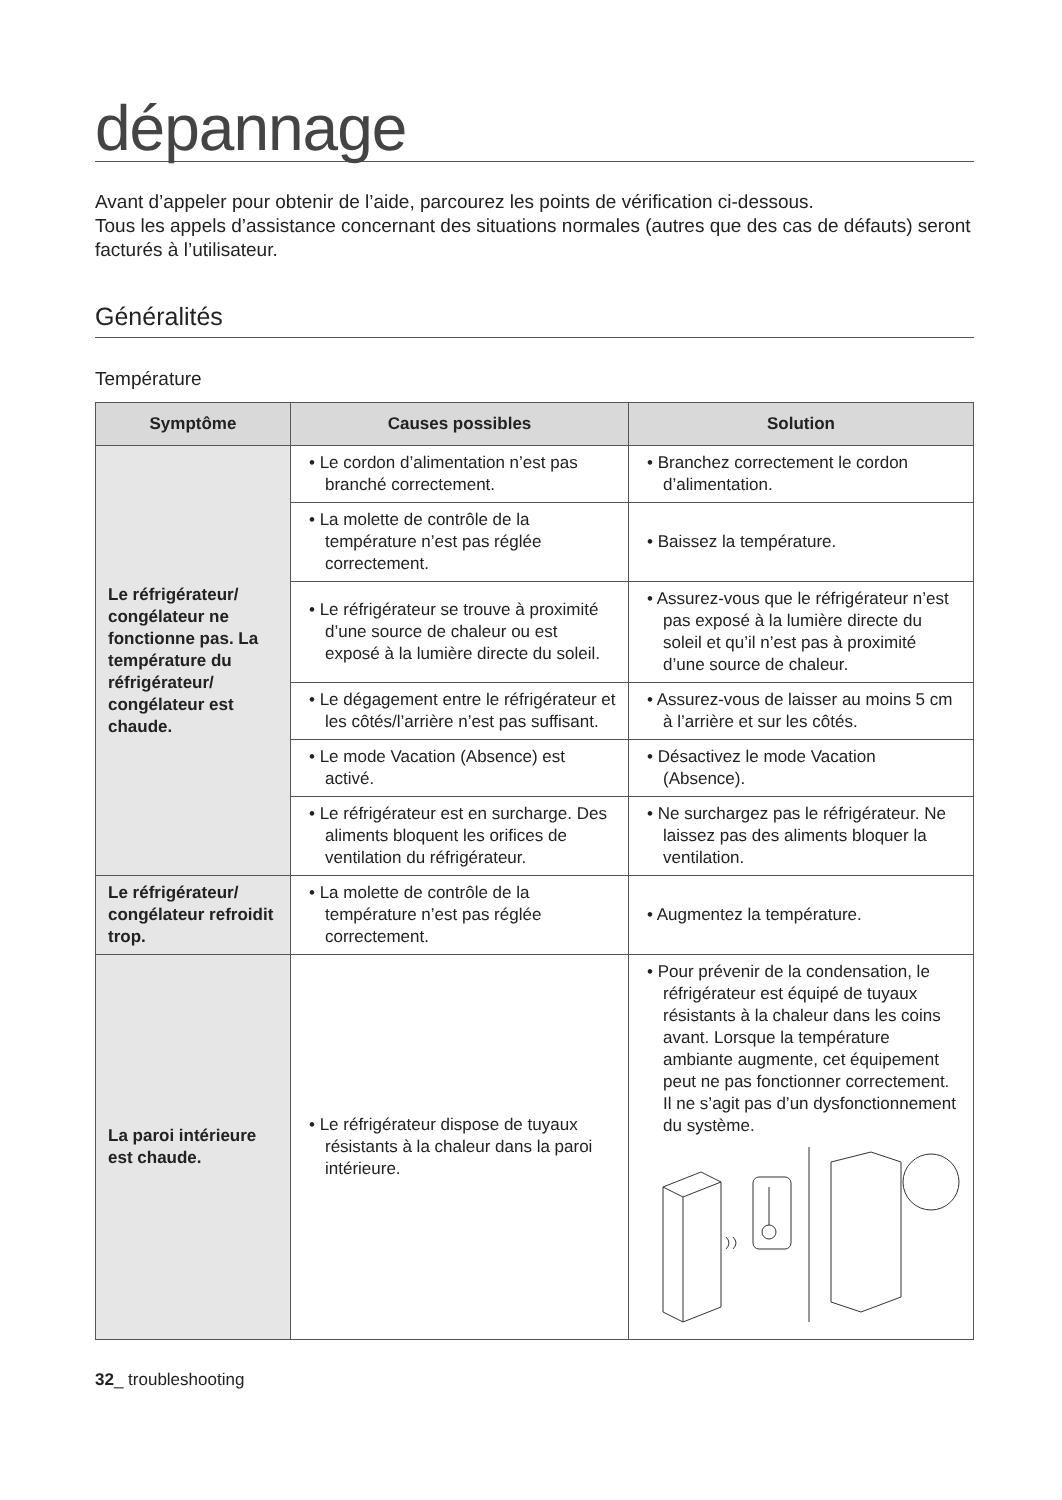dépannage
Avant d’appeler pour obtenir de l’aide, parcourez les points de vérification ci-dessous.
Tous les appels d’assistance concernant des situations normales (autres que des cas de défauts) seront facturés à l’utilisateur.
Généralités
Température
| Symptôme | Causes possibles | Solution |
| --- | --- | --- |
| Le réfrigérateur/ congélateur ne fonctionne pas. La température du réfrigérateur/ congélateur est chaude. | • Le cordon d’alimentation n’est pas branché correctement. | • Branchez correctement le cordon d’alimentation. |
| | • La molette de contrôle de la température n’est pas réglée correctement. | • Baissez la température. |
| | • Le réfrigérateur se trouve à proximité d’une source de chaleur ou est exposé à la lumière directe du soleil. | • Assurez-vous que le réfrigérateur n’est pas exposé à la lumière directe du soleil et qu’il n’est pas à proximité d’une source de chaleur. |
| | • Le dégagement entre le réfrigérateur et les côtés/l’arrière n’est pas suffisant. | • Assurez-vous de laisser au moins 5 cm à l’arrière et sur les côtés. |
| | • Le mode Vacation (Absence) est activé. | • Désactivez le mode Vacation (Absence). |
| | • Le réfrigérateur est en surcharge. Des aliments bloquent les orifices de ventilation du réfrigérateur. | • Ne surchargez pas le réfrigérateur. Ne laissez pas des aliments bloquer la ventilation. |
| Le réfrigérateur/ congélateur refroidit trop. | • La molette de contrôle de la température n’est pas réglée correctement. | • Augmentez la température. |
| La paroi intérieure est chaude. | • Le réfrigérateur dispose de tuyaux résistants à la chaleur dans la paroi intérieure. | • Pour prévenir de la condensation, le réfrigérateur est équipé de tuyaux résistants à la chaleur dans les coins avant. Lorsque la température ambiante augmente, cet équipement peut ne pas fonctionner correctement. Il ne s’agit pas d’un dysfonctionnement du système. |
32_ troubleshooting